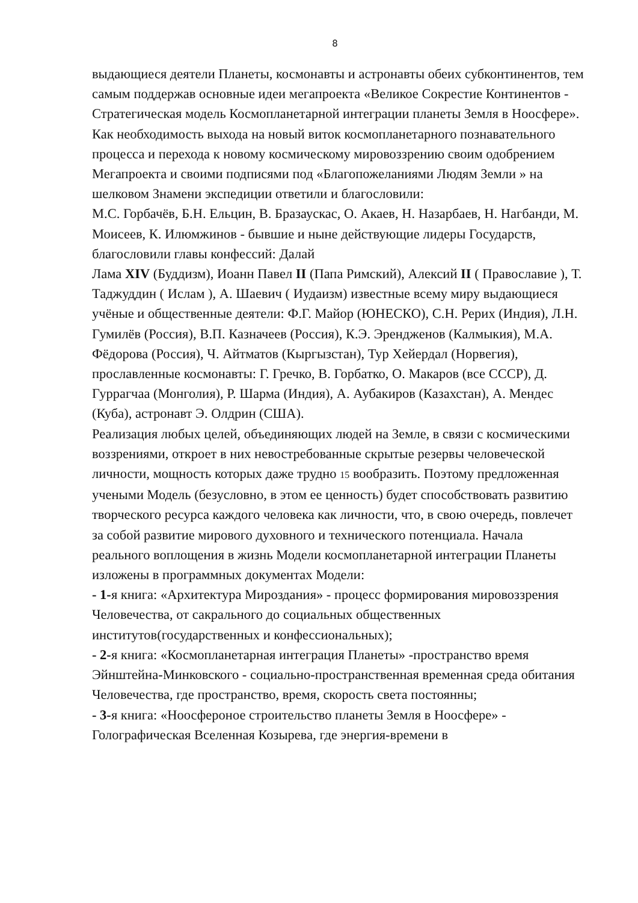8
выдающиеся деятели Планеты, космонавты и астронавты обеих субконтинентов, тем самым поддержав основные идеи мегапроекта «Великое Сокрестие Континентов - Стратегическая модель Космопланетарной интеграции планеты Земля в Ноосфере». Как необходимость выхода на новый виток космопланетарного познавательного процесса и перехода к новому космическому мировоззрению своим одобрением Мегапроекта и своими подписями под «Благопожеланиями Людям Земли » на шелковом Знамени экспедиции ответили и благословили:
М.С. Горбачёв, Б.Н. Ельцин, В. Бразаускас, О. Акаев, Н. Назарбаев, Н. Нагбанди, М. Моисеев, К. Илюмжинов - бывшие и ныне действующие лидеры Государств, благословили главы конфессий: Далай
Лама XIV (Буддизм), Иоанн Павел II (Папа Римский), Алексий II ( Православие ), Т. Таджуддин ( Ислам ), А. Шаевич ( Иудаизм) известные всему миру выдающиеся учёные и общественные деятели: Ф.Г. Майор (ЮНЕСКО), С.Н. Рерих (Индия), Л.Н. Гумилёв (Россия), В.П. Казначеев (Россия), К.Э. Эренджeнов (Калмыкия), М.А. Фёдорова (Россия), Ч. Айтматов (Кыргызстан), Тур Хейердал (Норвегия), прославленные космонавты: Г. Гречко, В. Горбатко, О. Макаров (все СССР), Д. Гуррагчаа (Монголия), Р. Шарма (Индия), А. Аубакиров (Казахстан), А. Мендес (Куба), астронавт Э. Олдрин (США).
Реализация любых целей, объединяющих людей на Земле, в связи с космическими воззрениями, откроет в них невостребованные скрытые резервы человеческой личности, мощность которых даже трудно 15 вообразить. Поэтому предложенная учеными Модель (безусловно, в этом ее ценность) будет способствовать развитию творческого ресурса каждого человека как личности, что, в свою очередь, повлечет за собой развитие мирового духовного и технического потенциала. Начала реального воплощения в жизнь Модели космопланетарной интеграции Планеты изложены в программных документах Модели:
- 1-я книга: «Архитектура Мироздания» - процесс формирования мировоззрения Человечества, от сакрального до социальных общественных институтов(государственных и конфессиональных);
- 2-я книга: «Космопланетарная интеграция Планеты» -пространство время Эйнштейна-Минковского - социально-пространственная временная среда обитания Человечества, где пространство, время, скорость света постоянны;
- 3-я книга: «Ноосфероное строительство планеты Земля в Ноосфере» - Голографическая Вселенная Козырева, где энергия-времени в